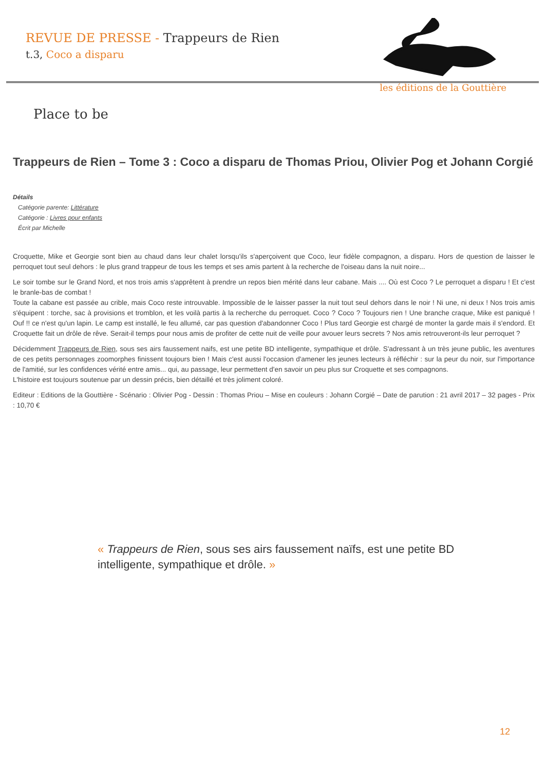REVUE DE PRESSE - Trappeurs de Rien
t.3, Coco a disparu
les éditions de la Gouttière
Place to be
Trappeurs de Rien – Tome 3 : Coco a disparu de Thomas Priou, Olivier Pog et Johann Corgié
Détails
Catégorie parente: Littérature
Catégorie : Livres pour enfants
Écrit par Michelle
Croquette, Mike et Georgie sont bien au chaud dans leur chalet lorsqu'ils s'aperçoivent que Coco, leur fidèle compagnon, a disparu. Hors de question de laisser le perroquet tout seul dehors : le plus grand trappeur de tous les temps et ses amis partent à la recherche de l'oiseau dans la nuit noire...
Le soir tombe sur le Grand Nord, et nos trois amis s'apprêtent à prendre un repos bien mérité dans leur cabane. Mais .... Où est Coco ? Le perroquet a disparu ! Et c'est le branle-bas de combat !
Toute la cabane est passée au crible, mais Coco reste introuvable. Impossible de le laisser passer la nuit tout seul dehors dans le noir ! Ni une, ni deux ! Nos trois amis s'équipent : torche, sac à provisions et tromblon, et les voilà partis à la recherche du perroquet. Coco ? Coco ? Toujours rien ! Une branche craque, Mike est paniqué ! Ouf !! ce n'est qu'un lapin. Le camp est installé, le feu allumé, car pas question d'abandonner Coco ! Plus tard Georgie est chargé de monter la garde mais il s'endord. Et Croquette fait un drôle de rêve. Serait-il temps pour nous amis de profiter de cette nuit de veille pour avouer leurs secrets ? Nos amis retrouveront-ils leur perroquet ?
Décidemment Trappeurs de Rien, sous ses airs faussement naifs, est une petite BD intelligente, sympathique et drôle. S'adressant à un très jeune public, les aventures de ces petits personnages zoomorphes finissent toujours bien ! Mais c'est aussi l'occasion d'amener les jeunes lecteurs à réfléchir : sur la peur du noir, sur l'importance de l'amitié, sur les confidences vérité entre amis... qui, au passage, leur permettent d'en savoir un peu plus sur Croquette et ses compagnons.
L'histoire est toujours soutenue par un dessin précis, bien détaillé et très joliment coloré.
Editeur : Editions de la Gouttière - Scénario : Olivier Pog - Dessin : Thomas Priou – Mise en couleurs : Johann Corgié – Date de parution : 21 avril 2017 – 32 pages - Prix : 10,70 €
« Trappeurs de Rien, sous ses airs faussement naïfs, est une petite BD intelligente, sympathique et drôle. »
12